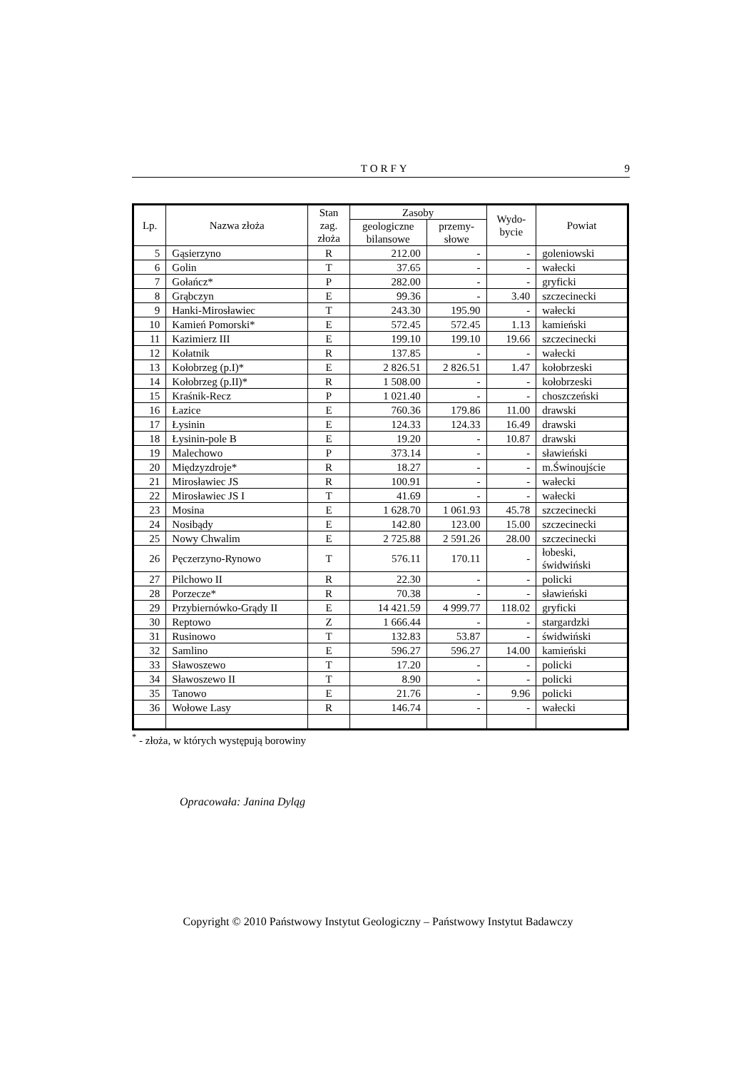TORFY 9
| Lp. | Nazwa złoża | Stan zag. złoża | Zasoby | | Wydo- bycie | Powiat |
| --- | --- | --- | --- | --- | --- | --- |
| | | | geologiczne bilansowe | przemy- słowe | | |
| 5 | Gąsierzyno | R | 212.00 | - | - | goleniowski |
| 6 | Golin | T | 37.65 | - | - | wałecki |
| 7 | Gołańcz* | P | 282.00 | - | - | gryficki |
| 8 | Grąbczyn | E | 99.36 | - | 3.40 | szczecinecki |
| 9 | Hanki-Mirosławiec | T | 243.30 | 195.90 | - | wałecki |
| 10 | Kamień Pomorski* | E | 572.45 | 572.45 | 1.13 | kamieński |
| 11 | Kazimierz III | E | 199.10 | 199.10 | 19.66 | szczecinecki |
| 12 | Kołatnik | R | 137.85 | - | - | wałecki |
| 13 | Kołobrzeg (p.I)* | E | 2 826.51 | 2 826.51 | 1.47 | kołobrzeski |
| 14 | Kołobrzeg (p.II)* | R | 1 508.00 | - | - | kołobrzeski |
| 15 | Kraśnik-Recz | P | 1 021.40 | - | - | choszczeński |
| 16 | Łazice | E | 760.36 | 179.86 | 11.00 | drawski |
| 17 | Łysinin | E | 124.33 | 124.33 | 16.49 | drawski |
| 18 | Łysinin-pole B | E | 19.20 | - | 10.87 | drawski |
| 19 | Malechowo | P | 373.14 | - | - | sławieński |
| 20 | Międzyzdroje* | R | 18.27 | - | - | m.Świnoujście |
| 21 | Mirosławiec JS | R | 100.91 | - | - | wałecki |
| 22 | Mirosławiec JS I | T | 41.69 | - | - | wałecki |
| 23 | Mosina | E | 1 628.70 | 1 061.93 | 45.78 | szczecinecki |
| 24 | Nosibądy | E | 142.80 | 123.00 | 15.00 | szczecinecki |
| 25 | Nowy Chwalim | E | 2 725.88 | 2 591.26 | 28.00 | szczecinecki |
| 26 | Pęczerzyno-Rynowo | T | 576.11 | 170.11 | - | łobeski, świdwiński |
| 27 | Pilchowo II | R | 22.30 | - | - | policki |
| 28 | Porzecze* | R | 70.38 | - | - | sławieński |
| 29 | Przybiernówko-Grądy II | E | 14 421.59 | 4 999.77 | 118.02 | gryficki |
| 30 | Reptowo | Z | 1 666.44 | - | - | stargardzki |
| 31 | Rusinowo | T | 132.83 | 53.87 | - | świdwiński |
| 32 | Samlino | E | 596.27 | 596.27 | 14.00 | kamieński |
| 33 | Sławoszewo | T | 17.20 | - | - | policki |
| 34 | Sławoszewo II | T | 8.90 | - | - | policki |
| 35 | Tanowo | E | 21.76 | - | 9.96 | policki |
| 36 | Wołowe Lasy | R | 146.74 | - | - | wałecki |
<sup>*</sup> - złoża, w których występują borowiny
Opracowała: Janina Dyląg
Copyright © 2010 Państwowy Instytut Geologiczny – Państwowy Instytut Badawczy